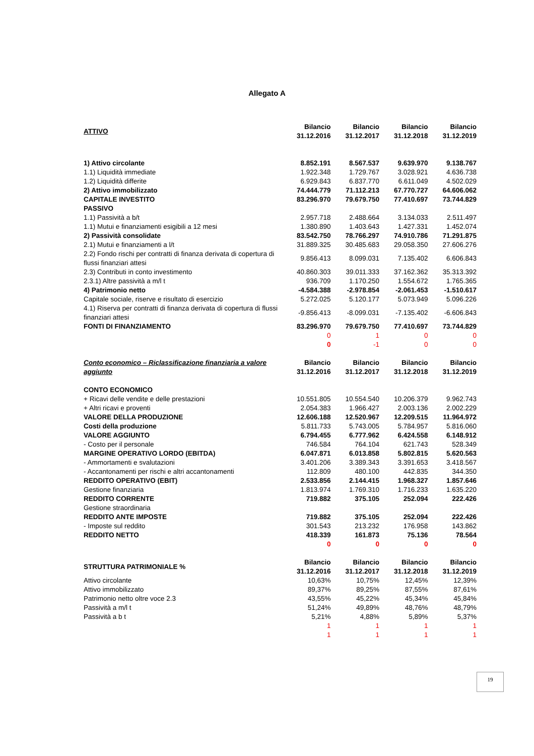Allegato A
| ATTIVO | Bilancio 31.12.2016 | Bilancio 31.12.2017 | Bilancio 31.12.2018 | Bilancio 31.12.2019 |
| --- | --- | --- | --- | --- |
| 1) Attivo circolante | 8.852.191 | 8.567.537 | 9.639.970 | 9.138.767 |
| 1.1) Liquidità immediate | 1.922.348 | 1.729.767 | 3.028.921 | 4.636.738 |
| 1.2) Liquidità differite | 6.929.843 | 6.837.770 | 6.611.049 | 4.502.029 |
| 2) Attivo immobilizzato | 74.444.779 | 71.112.213 | 67.770.727 | 64.606.062 |
| CAPITALE INVESTITO | 83.296.970 | 79.679.750 | 77.410.697 | 73.744.829 |
| PASSIVO | | | | |
| 1.1) Passività a b/t | 2.957.718 | 2.488.664 | 3.134.033 | 2.511.497 |
| 1.1) Mutui e finanziamenti esigibili a 12 mesi | 1.380.890 | 1.403.643 | 1.427.331 | 1.452.074 |
| 2) Passività consolidate | 83.542.750 | 78.766.297 | 74.910.786 | 71.291.875 |
| 2.1) Mutui e finanziamenti a l/t | 31.889.325 | 30.485.683 | 29.058.350 | 27.606.276 |
| 2.2) Fondo rischi per contratti di finanza derivata di copertura di flussi finanziari attesi | 9.856.413 | 8.099.031 | 7.135.402 | 6.606.843 |
| 2.3) Contributi in conto investimento | 40.860.303 | 39.011.333 | 37.162.362 | 35.313.392 |
| 2.3.1) Altre passività a m/l t | 936.709 | 1.170.250 | 1.554.672 | 1.765.365 |
| 4) Patrimonio netto | -4.584.388 | -2.978.854 | -2.061.453 | -1.510.617 |
| Capitale sociale, riserve e risultato di esercizio | 5.272.025 | 5.120.177 | 5.073.949 | 5.096.226 |
| 4.1) Riserva per contratti di finanza derivata di copertura di flussi finanziari attesi | -9.856.413 | -8.099.031 | -7.135.402 | -6.606.843 |
| FONTI DI FINANZIAMENTO | 83.296.970 | 79.679.750 | 77.410.697 | 73.744.829 |
| | 0 | 1 | 0 | 0 |
| | 0 | -1 | 0 | 0 |
| Conto economico – Riclassificazione finanziaria a valore aggiunto | Bilancio 31.12.2016 | Bilancio 31.12.2017 | Bilancio 31.12.2018 | Bilancio 31.12.2019 |
| CONTO ECONOMICO | | | | |
| + Ricavi delle vendite e delle prestazioni | 10.551.805 | 10.554.540 | 10.206.379 | 9.962.743 |
| + Altri ricavi e proventi | 2.054.383 | 1.966.427 | 2.003.136 | 2.002.229 |
| VALORE DELLA PRODUZIONE | 12.606.188 | 12.520.967 | 12.209.515 | 11.964.972 |
| Costi della produzione | 5.811.733 | 5.743.005 | 5.784.957 | 5.816.060 |
| VALORE AGGIUNTO | 6.794.455 | 6.777.962 | 6.424.558 | 6.148.912 |
| - Costo per il personale | 746.584 | 764.104 | 621.743 | 528.349 |
| MARGINE OPERATIVO LORDO (EBITDA) | 6.047.871 | 6.013.858 | 5.802.815 | 5.620.563 |
| - Ammortamenti e svalutazioni | 3.401.206 | 3.389.343 | 3.391.653 | 3.418.567 |
| - Accantonamenti per rischi e altri accantonamenti | 112.809 | 480.100 | 442.835 | 344.350 |
| REDDITO OPERATIVO (EBIT) | 2.533.856 | 2.144.415 | 1.968.327 | 1.857.646 |
| Gestione finanziaria | 1.813.974 | 1.769.310 | 1.716.233 | 1.635.220 |
| REDDITO CORRENTE | 719.882 | 375.105 | 252.094 | 222.426 |
| Gestione straordinaria | | | | |
| REDDITO ANTE IMPOSTE | 719.882 | 375.105 | 252.094 | 222.426 |
| - Imposte sul reddito | 301.543 | 213.232 | 176.958 | 143.862 |
| REDDITO NETTO | 418.339 | 161.873 | 75.136 | 78.564 |
| | 0 | 0 | 0 | 0 |
| STRUTTURA PATRIMONIALE % | Bilancio 31.12.2016 | Bilancio 31.12.2017 | Bilancio 31.12.2018 | Bilancio 31.12.2019 |
| Attivo circolante | 10,63% | 10,75% | 12,45% | 12,39% |
| Attivo immobilizzato | 89,37% | 89,25% | 87,55% | 87,61% |
| Patrimonio netto oltre voce 2.3 | 43,55% | 45,22% | 45,34% | 45,84% |
| Passività a m/l t | 51,24% | 49,89% | 48,76% | 48,79% |
| Passività a b t | 5,21% | 4,88% | 5,89% | 5,37% |
| | 1 | 1 | 1 | 1 |
| | 1 | 1 | 1 | 1 |
19